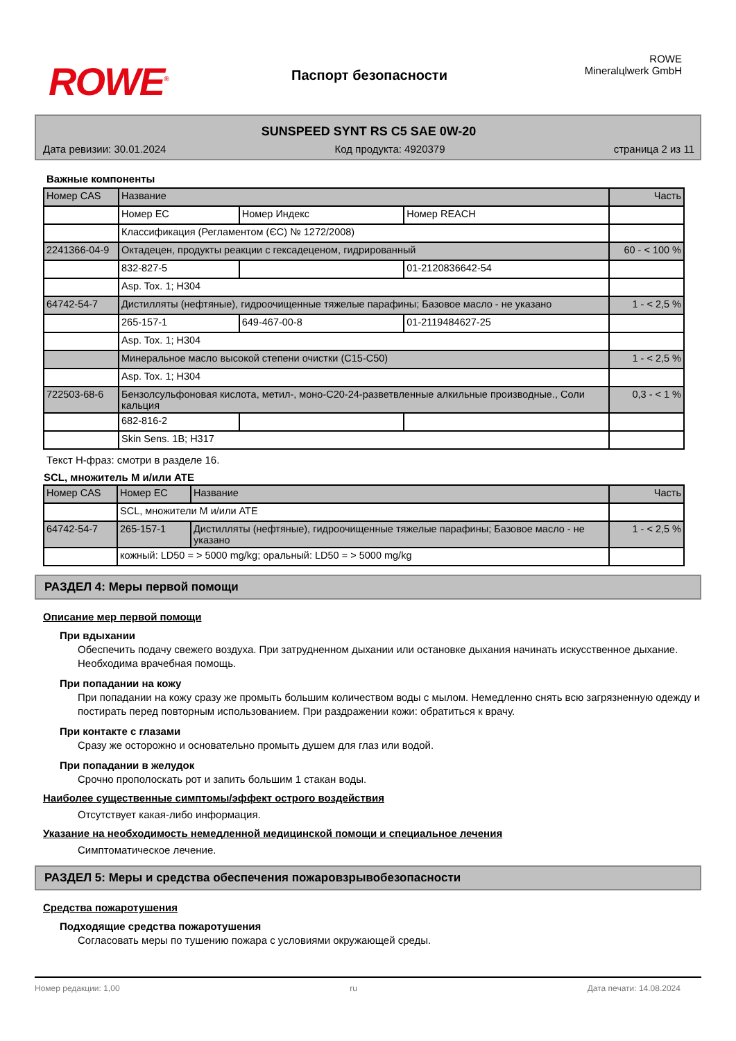ROWE<sup>®</sup>
Паспорт безопасности
ROWE Mineralцlwerk GmbH
SUNSPEED SYNT RS C5 SAE 0W-20
Дата ревизии: 30.01.2024 Код продукта: 4920379 страница 2 из 11
Важные компоненты
| Номер CAS | Название | | | Часть |
| | Номер ЕС | Номер Индекс | Номер REACH | |
| | Классификация (Регламентом (ЄС) № 1272/2008) | | | |
| 2241366-04-9 | Октадецен, продукты реакции с гексадеценом, гидрированный | | | 60 - < 100 % |
| | 832-827-5 | | 01-2120836642-54 | |
| | Asp. Tox. 1; H304 | | | |
| 64742-54-7 | Дистилляты (нефтяные), гидроочищенные тяжелые парафины; Базовое масло - не указано | | | 1 - < 2,5 % |
| | 265-157-1 | 649-467-00-8 | 01-2119484627-25 | |
| | Asp. Tox. 1; H304 | | | |
| | Минеральное масло высокой степени очистки (C15-C50) | | | 1 - < 2,5 % |
| | Asp. Tox. 1; H304 | | | |
| 722503-68-6 | Бензолсульфоновая кислота, метил-, моно-C20-24-разветвленные алкильные производные., Соли кальция | | | 0,3 - < 1 % |
| | 682-816-2 | | | |
| | Skin Sens. 1B; H317 | | | |
Текст H-фраз: смотри в разделе 16.
SCL, множитель M и/или ATE
| Номер CAS | Номер ЕС | Название | Часть |
| | SCL, множители M и/или ATE | | |
| 64742-54-7 | 265-157-1 | Дистилляты (нефтяные), гидроочищенные тяжелые парафины; Базовое масло - не указано | 1 - < 2,5 % |
| | кожный: LD50 = > 5000 mg/kg; оральный: LD50 = > 5000 mg/kg | | |
РАЗДЕЛ 4: Меры первой помощи
Описание мер первой помощи
При вдыхании
Обеспечить подачу свежего воздуха. При затрудненном дыхании или остановке дыхания начинать искусственное дыхание. Необходима врачебная помощь.
При попадании на кожу
При попадании на кожу сразу же промыть большим количеством воды с мылом. Немедленно снять всю загрязненную одежду и постирать перед повторным использованием. При раздражении кожи: обратиться к врачу.
При контакте с глазами
Сразу же осторожно и основательно промыть душем для глаз или водой.
При попадании в желудок
Срочно прополоскать рот и запить большим 1 стакан воды.
Наиболее существенные симптомы/эффект острого воздействия
Отсутствует какая-либо информация.
Указание на необходимость немедленной медицинской помощи и специальное лечения
Симптоматическое лечение.
РАЗДЕЛ 5: Меры и средства обеспечения пожаровзрывобезопасности
Средства пожаротушения
Подходящие средства пожаротушения
Согласовать меры по тушению пожара с условиями окружающей среды.
Номер редакции: 1,00 ru Дата печати: 14.08.2024